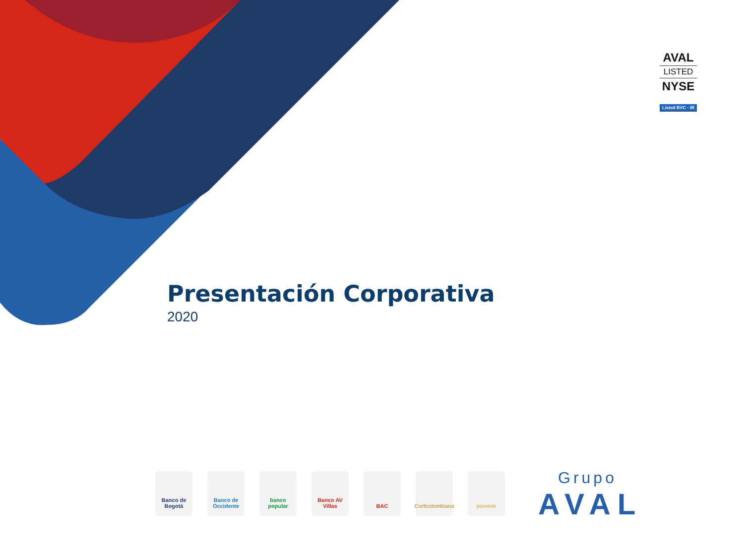AVAL
LISTED
NYSE
Listed BVC · IR
Presentación Corporativa
2020
Banco de Bogotá
Banco de Occidente
banco popular
Banco AV Villas
BAC
Corficolombiana
porvenir
Grupo
AVAL